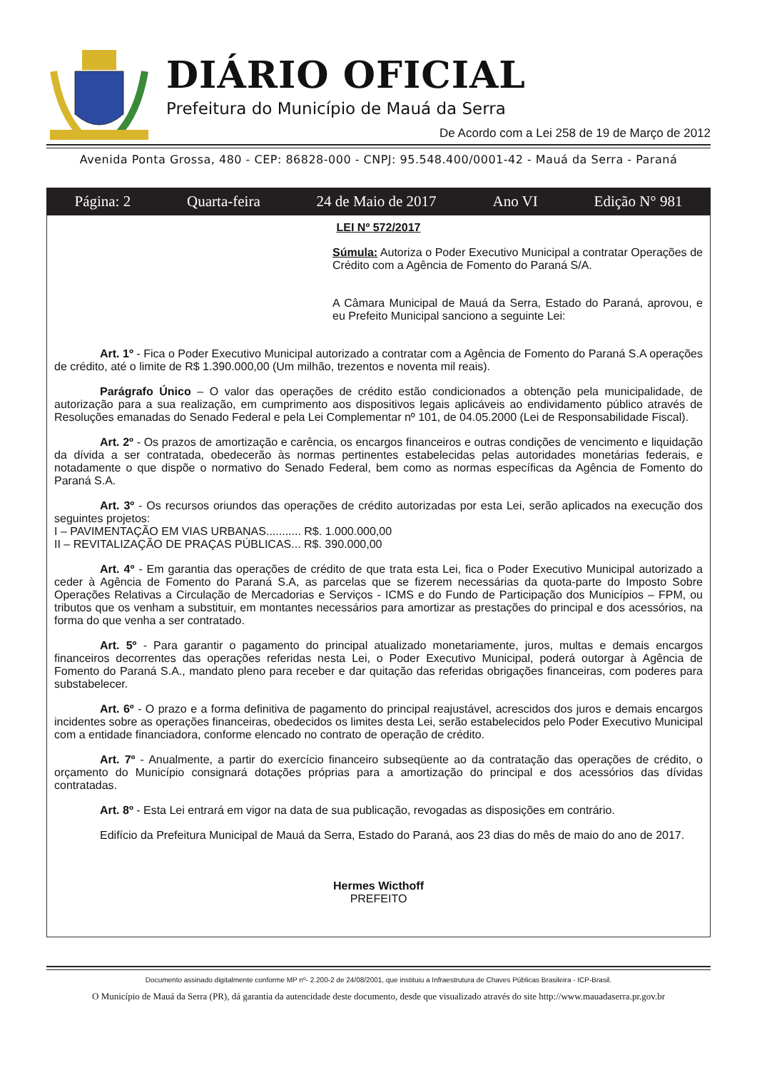DIÁRIO OFICIAL
Prefeitura do Município de Mauá da Serra
De Acordo com a Lei 258 de 19 de Março de 2012
Avenida Ponta Grossa, 480 - CEP: 86828-000 - CNPJ: 95.548.400/0001-42 - Mauá da Serra - Paraná
Página: 2 Quarta-feira 24 de Maio de 2017 Ano VI Edição N° 981
LEI Nº 572/2017
Súmula: Autoriza o Poder Executivo Municipal a contratar Operações de Crédito com a Agência de Fomento do Paraná S/A.
A Câmara Municipal de Mauá da Serra, Estado do Paraná, aprovou, e eu Prefeito Municipal sanciono a seguinte Lei:
Art. 1º - Fica o Poder Executivo Municipal autorizado a contratar com a Agência de Fomento do Paraná S.A operações de crédito, até o limite de R$ 1.390.000,00 (Um milhão, trezentos e noventa mil reais).
Parágrafo Único – O valor das operações de crédito estão condicionados a obtenção pela municipalidade, de autorização para a sua realização, em cumprimento aos dispositivos legais aplicáveis ao endividamento público através de Resoluções emanadas do Senado Federal e pela Lei Complementar nº 101, de 04.05.2000 (Lei de Responsabilidade Fiscal).
Art. 2º - Os prazos de amortização e carência, os encargos financeiros e outras condições de vencimento e liquidação da dívida a ser contratada, obedecerão às normas pertinentes estabelecidas pelas autoridades monetárias federais, e notadamente o que dispõe o normativo do Senado Federal, bem como as normas específicas da Agência de Fomento do Paraná S.A.
Art. 3º - Os recursos oriundos das operações de crédito autorizadas por esta Lei, serão aplicados na execução dos seguintes projetos:
I – PAVIMENTAÇÃO EM VIAS URBANAS........... R$. 1.000.000,00
II – REVITALIZAÇÃO DE PRAÇAS PÚBLICAS... R$. 390.000,00
Art. 4º - Em garantia das operações de crédito de que trata esta Lei, fica o Poder Executivo Municipal autorizado a ceder à Agência de Fomento do Paraná S.A, as parcelas que se fizerem necessárias da quota-parte do Imposto Sobre Operações Relativas a Circulação de Mercadorias e Serviços - ICMS e do Fundo de Participação dos Municípios – FPM, ou tributos que os venham a substituir, em montantes necessários para amortizar as prestações do principal e dos acessórios, na forma do que venha a ser contratado.
Art. 5º - Para garantir o pagamento do principal atualizado monetariamente, juros, multas e demais encargos financeiros decorrentes das operações referidas nesta Lei, o Poder Executivo Municipal, poderá outorgar à Agência de Fomento do Paraná S.A., mandato pleno para receber e dar quitação das referidas obrigações financeiras, com poderes para substabelecer.
Art. 6º - O prazo e a forma definitiva de pagamento do principal reajustável, acrescidos dos juros e demais encargos incidentes sobre as operações financeiras, obedecidos os limites desta Lei, serão estabelecidos pelo Poder Executivo Municipal com a entidade financiadora, conforme elencado no contrato de operação de crédito.
Art. 7º - Anualmente, a partir do exercício financeiro subseqüente ao da contratação das operações de crédito, o orçamento do Município consignará dotações próprias para a amortização do principal e dos acessórios das dívidas contratadas.
Art. 8º - Esta Lei entrará em vigor na data de sua publicação, revogadas as disposições em contrário.
Edifício da Prefeitura Municipal de Mauá da Serra, Estado do Paraná, aos 23 dias do mês de maio do ano de 2017.
Hermes Wicthoff
PREFEITO
Documento assinado digitalmente conforme MP nº- 2.200-2 de 24/08/2001, que instituiu a Infraestrutura de Chaves Públicas Brasileira - ICP-Brasil.
O Município de Mauá da Serra (PR), dá garantia da autencidade deste documento, desde que visualizado através do site http://www.mauadaserra.pr.gov.br